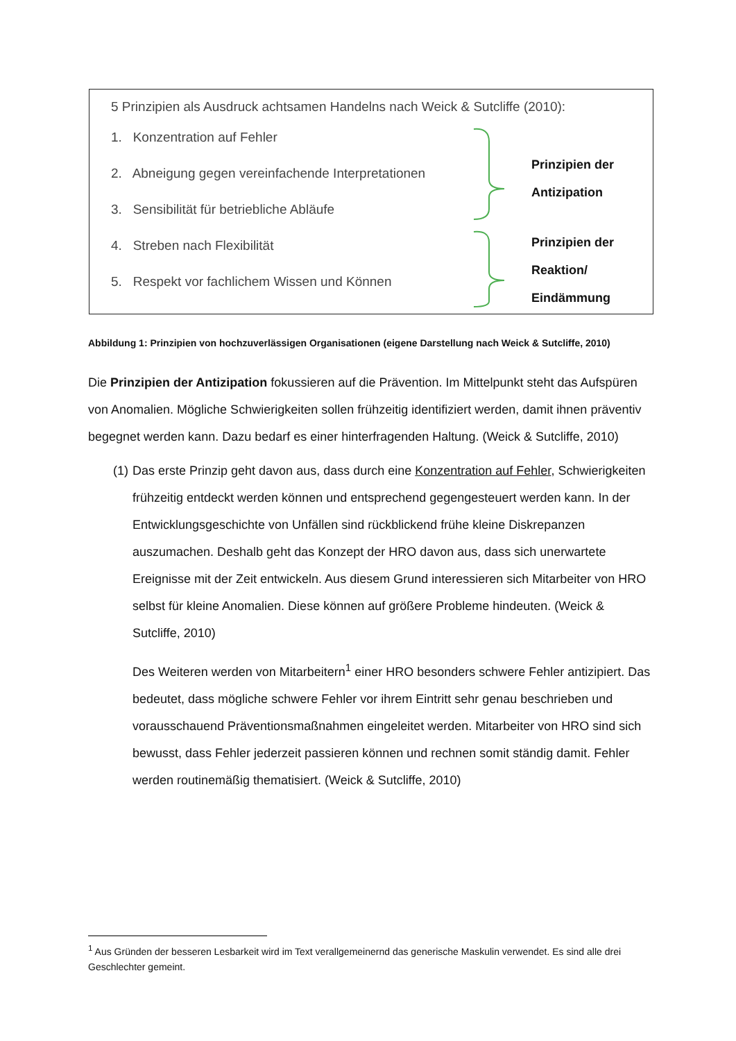5 Prinzipien als Ausdruck achtsamen Handelns nach Weick & Sutcliffe (2010):
1. Konzentration auf Fehler
2. Abneigung gegen vereinfachende Interpretationen
3. Sensibilität für betriebliche Abläufe
4. Streben nach Flexibilität
5. Respekt vor fachlichem Wissen und Können
Prinzipien der
Antizipation
Prinzipien der
Reaktion/
Eindämmung
Abbildung 1: Prinzipien von hochzuverlässigen Organisationen (eigene Darstellung nach Weick & Sutcliffe, 2010)
Die Prinzipien der Antizipation fokussieren auf die Prävention. Im Mittelpunkt steht das Aufspüren von Anomalien. Mögliche Schwierigkeiten sollen frühzeitig identifiziert werden, damit ihnen präventiv begegnet werden kann. Dazu bedarf es einer hinterfragenden Haltung. (Weick & Sutcliffe, 2010)
(1) Das erste Prinzip geht davon aus, dass durch eine Konzentration auf Fehler, Schwierigkeiten frühzeitig entdeckt werden können und entsprechend gegengesteuert werden kann. In der Entwicklungsgeschichte von Unfällen sind rückblickend frühe kleine Diskrepanzen auszumachen. Deshalb geht das Konzept der HRO davon aus, dass sich unerwartete Ereignisse mit der Zeit entwickeln. Aus diesem Grund interessieren sich Mitarbeiter von HRO selbst für kleine Anomalien. Diese können auf größere Probleme hindeuten. (Weick & Sutcliffe, 2010)
Des Weiteren werden von Mitarbeitern<sup>1</sup> einer HRO besonders schwere Fehler antizipiert. Das bedeutet, dass mögliche schwere Fehler vor ihrem Eintritt sehr genau beschrieben und vorausschauend Präventionsmaßnahmen eingeleitet werden. Mitarbeiter von HRO sind sich bewusst, dass Fehler jederzeit passieren können und rechnen somit ständig damit. Fehler werden routinemäßig thematisiert. (Weick & Sutcliffe, 2010)
<sup>1</sup> Aus Gründen der besseren Lesbarkeit wird im Text verallgemeinernd das generische Maskulin verwendet. Es sind alle drei Geschlechter gemeint.